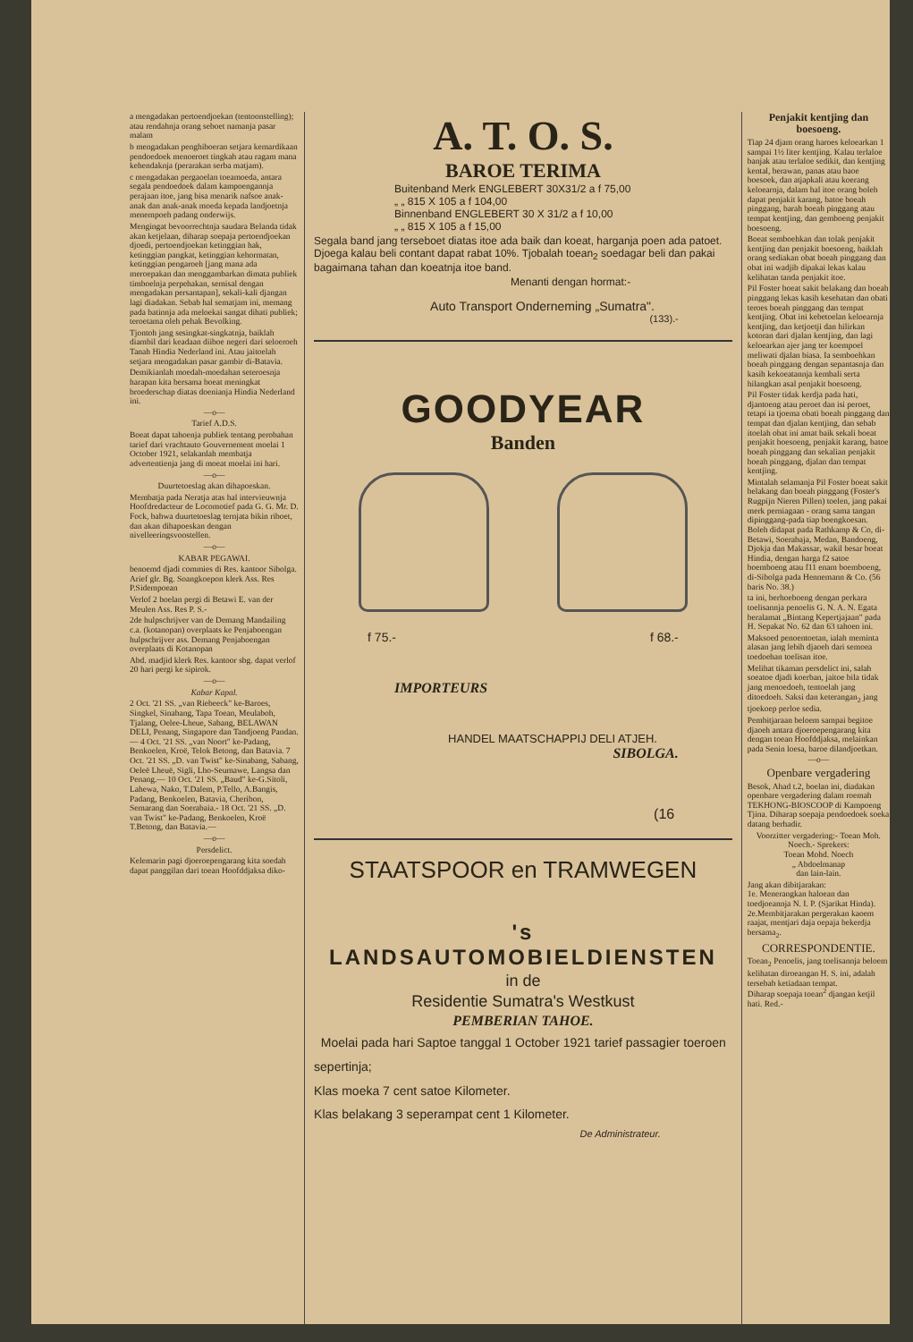a mengadakan pertoendjoekan (tentoonstelling); atau rendahnja orang seboet namanja pasar malam
b mengadakan penghiboeran setjara kemardikaan pendoedoek menoeroet tingkah atau ragam mana kehendaknja (perarakan serba matjam).
c mengadakan pergaoelan toeamoeda, antara segala pendoedoek dalam kampoengannja perajaan itoe, jang bisa menarik nafsoe anak-anak dan anak-anak moeda kepada landjoetnja menempoeh padang onderwijs.
Mengingat bevoorrechtnja saudara Belanda tidak akan ketjelaan, diharap soepaja pertoendjoekan djoedi, pertoendjoekan ketinggian hak, ketinggian pangkat, ketinggian kehormatan, ketinggian pengaroeh [jang mana ada meroepakan dan menggambarkan dimata publiek timboelnja perpehakan, semisal dengan mengadakan persantapan], sekali-kali djangan lagi diadakan. Sebab hal sematjam ini, memang pada batinnja ada meloekai sangat dihati publiek; teroetama oleh pehak Bevolking.
Tjontoh jang sesingkat-singkatnja, baiklah diambil dari keadaan diiboe negeri dari seloeroeh Tanah Hindia Nederland ini. Atau jaitoelah setjara mengadakan pasar gambir di-Batavia.
Demikianlah moedah-moedahan seteroesnja harapan kita bersama boeat meningkat broederschap diatas doenianja Hindia Nederland ini.
—o—
Tarief A.D.S.
Boeat dapat tahoenja publiek tentang perobahan tarief dari vrachtauto Gouvernement moelai 1 October 1921, selakanlah membatja advertentienja jang di moeat moelai ini hari.
—o—
Duurtetoeslag akan dihapoeskan.
Membatja pada Neratja atas hal intervieuwnja Hoofdredacteur de Locomotief pada G. G. Mr. D. Fock, bahwa duurtetoeslag ternjata bikin riboet, dan akan dihapoeskan dengan nivelleeringsvoostellen.
—o—
KABAR PEGAWAI.
benoemd djadi commies di Res. kantoor Sibolga. Arief glr. Bg. Soangkoepon klerk Ass. Res P.Sidempoean
Verlof 2 boelan pergi di Betawi E. van der Meulen Ass. Res P. S.-
2de hulpschrijver van de Demang Mandailing c.a. (kotanopan) overplaats ke Penjaboengan hulpschrijver ass. Demang Penjaboengan overplaats di Kotanopan
Abd. madjid klerk Res. kantoor sbg. dapat verlof 20 hari pergi ke sipirok.
—o—
Kabar Kapal.
2 Oct. '21 SS. „van Riebeeck" ke-Baroes, Singkel, Sinabang, Tapa Toean, Meulaboh, Tjalang, Oelee-Lheue, Sabang, BELAWAN DELI, Penang, Singapore dan Tandjoeng Pandan.— 4 Oct. '21 SS. „van Noort" ke-Padang, Benkoelen, Kroë, Telok Betong, dan Batavia. 7 Oct. '21 SS. „D. van Twist" ke-Sinabang, Sabang, Oeleë Lheuë, Sigli, Lho-Seumawe, Langsa dan Penang.— 10 Oct. '21 SS. „Baud" ke-G.Sitoli, Lahewa, Nako, T.Dalem, P.Tello, A.Bangis, Padang, Benkoelen, Batavia, Cheribon, Semarang dan Soerabaia.- 18 Oct. '21 SS. „D. van Twist" ke-Padang, Benkoelen, Kroë T.Betong, dan Batavia.—
—o—
Persdelict.
Kelemarin pagi djoeroepengarang kita soedah dapat panggilan dari toean Hoofddjaksa diko-
A. T. O. S.
BAROE TERIMA
Buitenband Merk ENGLEBERT 30X31/2 a f 75,00
„ „ 815 X 105 a f 104,00
Binnenband ENGLEBERT 30 X 31/2 a f 10,00
„ „ 815 X 105 a f 15,00
Segala band jang terseboet diatas itoe ada baik dan koeat, harganja poen ada patoet. Djoega kalau beli contant dapat rabat 10%. Tjobalah toean<sub>2</sub> soedagar beli dan pakai bagaimana tahan dan koeatnja itoe band.
Menanti dengan hormat:-
Auto Transport Onderneming „Sumatra".
(133).-
GOODYEAR
Banden
f 75.- f 68.-
IMPORTEURS
HANDEL MAATSCHAPPIJ DELI ATJEH.
SIBOLGA.
(16
STAATSPOOR en TRAMWEGEN
's LANDSAUTOMOBIELDIENSTEN
in de
Residentie Sumatra's Westkust
PEMBERIAN TAHOE.
Moelai pada hari Saptoe tanggal 1 October 1921 tarief passagier toeroen sepertinja;
Klas moeka 7 cent satoe Kilometer.
Klas belakang 3 seperampat cent 1 Kilometer.
De Administrateur.
Penjakit kentjing dan boesoeng.
Tiap 24 djam orang haroes keloearkan 1 sampai 1½ liter kentjing. Kalau terlaloe banjak atau terlaloe sedikit, dan kentjing kental, berawan, panas atau baoe boesoek, dan atjapkali atau koerang keloearnja, dalam hal itoe orang boleh dapat penjakit karang, batoe boeah pinggang, barah boeah pinggang atau tempat kentjing, dan gemboeng penjakit boesoeng.
Boeat semboehkan dan tolak penjakit kentjing dan penjakit boesoeng, baiklah orang sediakan obat boeah pinggang dan obat ini wadjib dipakai lekas kalau kelihatan tanda penjakit itoe.
Pil Foster boeat sakit belakang dan boeah pinggang lekas kasih kesehatan dan obati teroes boeah pinggang dan tempat kentjing. Obat ini kebetoelan keloearnja kentjing, dan ketjoetji dan hilirkan kotoran dari djalan kentjing, dan lagi keloearkan ajer jang ter koempoel meliwati djalan biasa. Ia semboehkan boeah pinggang dengan sepantasnja dan kasih kekoeatannja kembali serta hilangkan asal penjakit boesoeng.
Pil Foster tidak kerdja pada hati, djantoeng atau peroet dan isi peroet, tetapi ia tjoema obati boeah pinggang dan tempat dan djalan kentjing, dan sebab itoelah obat ini amat baik sekali boeat penjakit boesoeng, penjakit karang, batoe boeah pinggang dan sekalian penjakit boeah pinggang, djalan dan tempat kentjing.
Mintalah selamanja Pil Foster boeat sakit belakang dan boeah pinggang (Foster's Rugpijn Nieren Pillen) toelen, jang pakai merk perniagaan - orang sama tangan dipinggang-pada tiap boengkoesan. Boleh didapat pada Rathkamp & Co, di-Betawi, Soerabaja, Medan, Bandoeng, Djokja dan Makassar, wakil besar boeat Hindia, dengan harga f2 satoe boemboeng atau f11 enam boemboeng, di-Sibolga pada Hennemann & Co. (56 baris No. 38.)
ta ini, berhoeboeng dengan perkara toelisannja penoelis G. N. A. N. Egata beralamat „Bintang Kepertjajaan" pada H. Sepakat No. 62 dan 63 tahoen ini.
Maksoed penoentoetan, ialah meminta alasan jang lebih djaoeh dari semoea toedoehan toelisan itoe.
Melihat tikaman persdelict ini, salah soeatoe djadi koerban, jaitoe bila tidak jang menoedoeh, tentoelah jang ditoedoeh. Saksi dan keterangan<sub>2</sub> jang tjoekoep perloe sedia.
Pembitjaraan beloem sampai begitoe djaoeh antara djoeroepengarang kita dengan toean Hoofddjaksa, melainkan pada Senin loesa, baroe dilandjoetkan.
—o—
Openbare vergadering
Besok, Ahad t.2, boelan ini, diadakan openbare vergadering dalam roemah TEKHONG-BIOSCOOP di Kampoeng Tjina. Diharap soepaja pendoedoek soeka datang berhadir.
Voorzitter vergadering:- Toean Moh. Noech.- Sprekers:
Toean Mohd. Noech
„ Abdoelmanap
dan lain-lain.
Jang akan dibitjarakan:
1e. Menerangkan haloean dan toedjoeannja N. I. P. (Sjarikat Hinda).
2e.Membitjarakan pergerakan kaoem raajat, mentjari daja oepaja bekerdja bersama<sub>2</sub>.
CORRESPONDENTIE.
Toean<sub>2</sub> Penoelis, jang toelisannja beloem kelihatan diroeangan H. S. ini, adalah tersebab ketiadaan tempat.
Diharap soepaja toean<sup>2</sup> djangan ketjil hati. Red.-